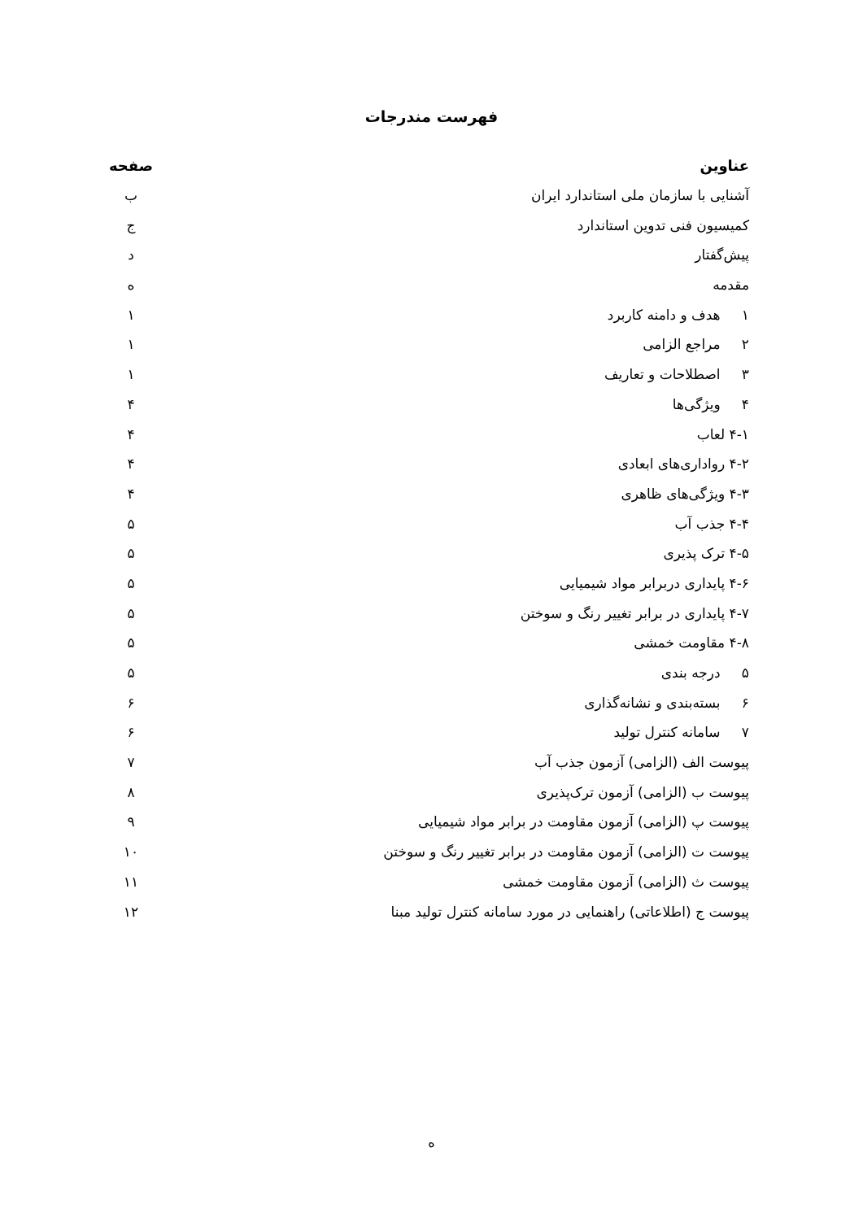فهرست مندرجات
| عناوین | صفحه |
| --- | --- |
| آشنایی با سازمان ملی استاندارد ایران | ب |
| کمیسیون فنی تدوین استاندارد | ج |
| پیش‌گفتار | د |
| مقدمه | ه |
| ۱ هدف و دامنه کاربرد | ۱ |
| ۲ مراجع الزامی | ۱ |
| ۳ اصطلاحات و تعاریف | ۱ |
| ۴ ویژگی‌ها | ۴ |
| ۴-۱ لعاب | ۴ |
| ۴-۲ رواداری‌های ابعادی | ۴ |
| ۴-۳ ویژگی‌های ظاهری | ۴ |
| ۴-۴ جذب آب | ۵ |
| ۴-۵ ترک پذیری | ۵ |
| ۴-۶ پایداری دربرابر مواد شیمیایی | ۵ |
| ۴-۷ پایداری در برابر تغییر رنگ و سوختن | ۵ |
| ۴-۸ مقاومت خمشی | ۵ |
| ۵ درجه بندی | ۵ |
| ۶ بسته‌بندی و نشانه‌گذاری | ۶ |
| ۷ سامانه کنترل تولید | ۶ |
| پیوست الف (الزامی) آزمون جذب آب | ۷ |
| پیوست ب (الزامی) آزمون ترک‌پذیری | ۸ |
| پیوست پ (الزامی) آزمون مقاومت در برابر مواد شیمیایی | ۹ |
| پیوست ت (الزامی) آزمون مقاومت در برابر تغییر رنگ و سوختن | ۱۰ |
| پیوست ث (الزامی) آزمون مقاومت خمشی | ۱۱ |
| پیوست ج (اطلاعاتی) راهنمایی در مورد سامانه کنترل تولید مبنا | ۱۲ |
ه